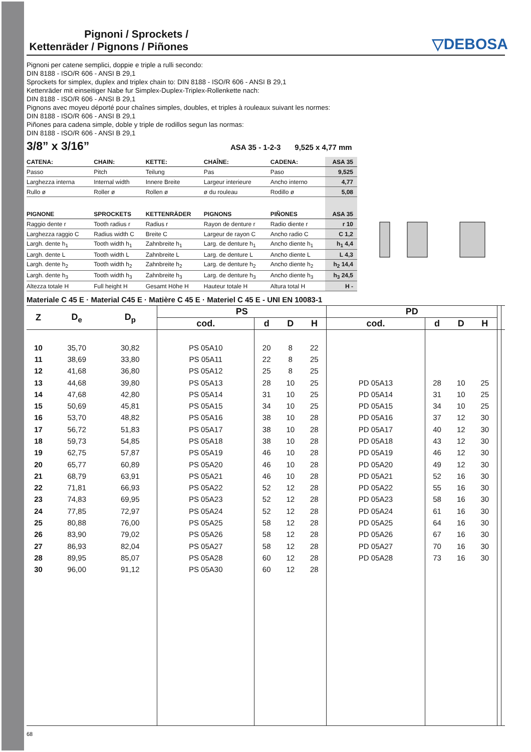Pignoni / Sprockets /
Kettenräder / Pignons / Piñones
▽DEBOSA
Pignoni per catene semplici, doppie e triple a rulli secondo:
DIN 8188 - ISO/R 606 - ANSI B 29,1
Sprockets for simplex, duplex and triplex chain to: DIN 8188 - ISO/R 606 - ANSI B 29,1
Kettenräder mit einseitiger Nabe fur Simplex-Duplex-Triplex-Rollenkette nach:
DIN 8188 - ISO/R 606 - ANSI B 29,1
Pignons avec moyeu déporté pour chaînes simples, doubles, et triples à rouleaux suivant les normes:
DIN 8188 - ISO/R 606 - ANSI B 29,1
Piñones para cadena simple, doble y triple de rodillos segun las normas:
DIN 8188 - ISO/R 606 - ANSI B 29,1
3/8” x 3/16” ASA 35 - 1-2-3 9,525 x 4,77 mm
| CATENA: | CHAIN: | KETTE: | CHAÎNE: | CADENA: | ASA 35 |
| Passo | Pitch | Teilung | Pas | Paso | 9,525 |
| Larghezza interna | Internal width | Innere Breite | Largeur interieure | Ancho interno | 4,77 |
| Rullo ø | Roller ø | Rollen ø | ø du rouleau | Rodillo ø | 5,08 |
| PIGNONE | SPROCKETS | KETTENRÄDER | PIGNONS | PIÑONES | ASA 35 |
| Raggio dente r | Tooth radius r | Radius r | Rayon de denture r | Radio diente r | r 10 |
| Larghezza raggio C | Radius width C | Breite C | Largeur de rayon C | Ancho radio C | C 1,2 |
| Largh. dente h<sub>1</sub> | Tooth width h<sub>1</sub> | Zahnbreite h<sub>1</sub> | Larg. de denture h<sub>1</sub> | Ancho diente h<sub>1</sub> | h<sub>1</sub> 4,4 |
| Largh. dente L | Tooth width L | Zahnbreite L | Larg. de denture L | Ancho diente L | L 4,3 |
| Largh. dente h<sub>2</sub> | Tooth width h<sub>2</sub> | Zahnbreite h<sub>2</sub> | Larg. de denture h<sub>2</sub> | Ancho diente h<sub>2</sub> | h<sub>2</sub> 14,4 |
| Largh. dente h<sub>3</sub> | Tooth width h<sub>3</sub> | Zahnbreite h<sub>3</sub> | Larg. de denture h<sub>3</sub> | Ancho diente h<sub>3</sub> | h<sub>3</sub> 24,5 |
| Altezza totale H | Full height H | Gesamt Höhe H | Hauteur totale H | Altura total H | H - |
Materiale C 45 E · Material C45 E · Matière C 45 E · Materiel C 45 E - UNI EN 10083-1
| Z | D<sub>e</sub> | D<sub>p</sub> | PS | | | | PD | | | | | |
| --- | --- | --- | --- | --- | --- | --- | --- | --- | --- | --- | --- | --- |
| | | | cod. | d | D | H | cod. | d | D | H | | |
| 10 | 35,70 | 30,82 | PS 05A10 | 20 | 8 | 22 | | | | | | |
| 11 | 38,69 | 33,80 | PS 05A11 | 22 | 8 | 25 | | | | | | |
| 12 | 41,68 | 36,80 | PS 05A12 | 25 | 8 | 25 | | | | | | |
| 13 | 44,68 | 39,80 | PS 05A13 | 28 | 10 | 25 | PD 05A13 | 28 | 10 | 25 | | |
| 14 | 47,68 | 42,80 | PS 05A14 | 31 | 10 | 25 | PD 05A14 | 31 | 10 | 25 | | |
| 15 | 50,69 | 45,81 | PS 05A15 | 34 | 10 | 25 | PD 05A15 | 34 | 10 | 25 | | |
| 16 | 53,70 | 48,82 | PS 05A16 | 38 | 10 | 28 | PD 05A16 | 37 | 12 | 30 | | |
| 17 | 56,72 | 51,83 | PS 05A17 | 38 | 10 | 28 | PD 05A17 | 40 | 12 | 30 | | |
| 18 | 59,73 | 54,85 | PS 05A18 | 38 | 10 | 28 | PD 05A18 | 43 | 12 | 30 | | |
| 19 | 62,75 | 57,87 | PS 05A19 | 46 | 10 | 28 | PD 05A19 | 46 | 12 | 30 | | |
| 20 | 65,77 | 60,89 | PS 05A20 | 46 | 10 | 28 | PD 05A20 | 49 | 12 | 30 | | |
| 21 | 68,79 | 63,91 | PS 05A21 | 46 | 10 | 28 | PD 05A21 | 52 | 16 | 30 | | |
| 22 | 71,81 | 66,93 | PS 05A22 | 52 | 12 | 28 | PD 05A22 | 55 | 16 | 30 | | |
| 23 | 74,83 | 69,95 | PS 05A23 | 52 | 12 | 28 | PD 05A23 | 58 | 16 | 30 | | |
| 24 | 77,85 | 72,97 | PS 05A24 | 52 | 12 | 28 | PD 05A24 | 61 | 16 | 30 | | |
| 25 | 80,88 | 76,00 | PS 05A25 | 58 | 12 | 28 | PD 05A25 | 64 | 16 | 30 | | |
| 26 | 83,90 | 79,02 | PS 05A26 | 58 | 12 | 28 | PD 05A26 | 67 | 16 | 30 | | |
| 27 | 86,93 | 82,04 | PS 05A27 | 58 | 12 | 28 | PD 05A27 | 70 | 16 | 30 | | |
| 28 | 89,95 | 85,07 | PS 05A28 | 60 | 12 | 28 | PD 05A28 | 73 | 16 | 30 | | |
| 30 | 96,00 | 91,12 | PS 05A30 | 60 | 12 | 28 | | | | | | |
68